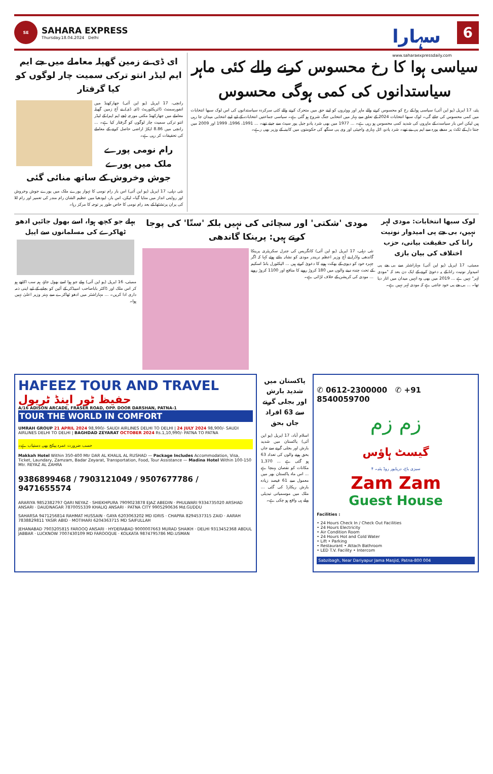SE
SAHARA EXPRESS
Thursday.18.04.2024 Delhi
سہارا
www.saharaexpressdaily.com
6
سیاسی ہوا کا رخ محسوس کرنے والے کئی ماہر سیاستدانوں کی کمی ہوگی محسوس
پٹنہ، 17 اپریل (یو این آئی) سیاسی ہوا کے رخ کو محسوس کرنے والے ماہر اور ووٹروں کو اپنے حق میں متحرک کرنے والے کئی سرکردہ سیاستدانوں کی اس لوک سبھا انتخابات میں کمی محسوس کی جائے گی۔ لوک سبھا انتخابات 2024 کے تعلق سے بہار میں انتخابی جنگ شروع ہو گئی ہے۔ سیاسی جماعتیں انتخابات کے لیے اپنے انتخابی میدان جا رہی ہیں لیکن اس بار سیاست کے ماہروں کی شدید کمی محسوس ہو رہی ہے۔ ... 1977 میں بھی شرد یادو جبل پور سیٹ سے جیتے تھے۔ ... 1991، 1996، 1999 اور 2009 میں جنتا دل کے ٹکٹ پر مدھے پورہ سے ایم پی بنے تھے۔ شرد یادو، اٹل بہاری واجپئی اور وی پی سنگھ کی حکومتوں میں کابینہ کے وزیر بھی رہے۔
ای ڈی نے زمین گھپلہ معاملے میں جے ایم ایم لیڈر انتو ترکی سمیت چار لوگوں کو کیا گرفتار
رانچی، 17 اپریل (یو این آئی) جھارکھنڈ میں انفورسمنٹ ڈائریکٹوریٹ (ای ڈی) نے آج زمین گھپلہ معاملے میں جھارکھنڈ مکتی مورچہ (جے ایم ایم) کے لیڈر انتو ترکی سمیت چار لوگوں کو گرفتار کیا ہے۔ ... رانچی میں 8.86 ایکڑ اراضی حاصل کرنے کے معاملے کی تحقیقات کر رہی ہے۔
رام نومی پورے ملک میں پورے جوش وخروش کے ساتھ منائی گئی
نئی دہلی، 17 اپریل (یو این آئی) اس بار رام نومی کا تہوار پورے ملک میں پورے جوش وخروش اور روایتی انداز میں منایا گیا۔ لیکن، اس بار، ایودھیا میں عظیم الشان رام مندر کی تعمیر اور رام للا کی پران پرتشٹھا کے بعد رام نومی کا خاص طور پر توجہ کا مرکز رہا۔
لوک سبھا انتخابات: مودی لہر نہیں، بی جے پی امیدوار نونیت رانا کی حقیقت بیانی، حزب اختلاف کی بیان بازی
ممبئی، 17 اپریل (یو این آئی) مہاراشٹر سے بی جے پی امیدوار نونیت رانا کے یہ دعویٰ کرنے کے ایک دن بعد کہ "مودی لہر" نہیں ہے ... 2019 میں بھی وہ انہیں میدان میں اتار دیا تھا۔ ... بی جے پی خود جانتی ہے کہ مودی لہر نہیں ہے۔
مودی 'شکتی' اور سچائی کی نہیں بلکہ 'ستّا' کی پوجا کرتے ہیں: پرینکا گاندھی
نئی دہلی، 17 اپریل (یو این آئی) کانگریس کی جنرل سکریٹری پرینکا گاندھی واڈرا نے آج وزیر اعظم نریندر مودی کو نشانہ بناتے ہوئے کہا کہ اگر چہرہ خود کو دیوی کے بھکت ہونے کا دعویٰ کرتے ہیں ... الیکٹورل بانڈ اسکیم کے تحت چندہ دینے والوں میں 180 کروڑ روپے کا منافع اور 1100 کروڑ روپے ... مودی کی کرپشن کے خلاف لڑائی ہے۔
پہلے جو کچھ ہوا، اسے بھول جائیں ادھو ٹھاکرے کی مسلمانوں سے اپیل
ممبئی، 16 اپریل (یو این آئی) پہلے جو ہوا اسے بھول جاؤ، ہم سب اکٹھے ہو کر اس ملک اور ڈاکٹر باباصاحب امبیڈکر کے آئین کو بچانے کے لیے اپنی ذمہ داری ادا کریں۔ ... مہاراشٹر میں ادھو ٹھاکرے سے بہتر وزیر اعلیٰ نہیں ہوا۔
HAFEEZ TOUR AND TRAVEL
حفیظ ٹور اینڈ ٹریول
A/16 ADISON ARCADE, FRASER ROAD, OPP. DOOR DARSHAN, PATNA-1
TOUR THE WORLD IN COMFORT
UMRAH GROUP 21 APRIL 2024 98,990/- SAUDI AIRLINES DELHI TO DELHI | 24 JULY 2024 98,900/- SAUDI AIRLINES DELHI TO DELHI | BAGHDAD ZEYARAT OCTOBER 2024 Rs.1,10,990/- PATNA TO PATNA
حسب ضرورت عمرہ پیکج بھی دستیاب ہے۔
Makkah Hotel Within 350-400 Mtr DAR AL KHALIL AL RUSHAD — Package Includes Accommodation, Visa, Ticket, Laundary, Zamzam, Badar Zeyarat, Transportation, Food, Tour Assistance — Madina Hotel Within 100-150 Mtr. REYAZ AL ZAHRA
9386899468 / 7903121049 / 9507677786 / 9471655574
ARARIYA 9852382797 QARI NEYAZ · SHIEKHPURA 7909023878 EJAZ ABEDIN · PHULWARI 9334735020 ARSHAD ANSARI · DAUDNAGAR 7870055339 KHALIQ ANSARI · PATNA CITY 9905290636 Md.GUDDU
SAHARSA 9471256814 RAHMAT HUSSAIN · GAYA 6203063202 MD IDRIS · CHAPRA 8294537315 ZAID · AARAH 7838829811 YASIR ABID · MOTIHARI 6204363715 MD SAIFULLAH
JEHANABAD 7903205815 FAROOQ ANSARI · HYDERABAD 9000007663 MURAD SHAIKH · DELHI 9313452368 ABDUL JABBAR · LUCKNOW 7007430109 MD FAROOQUE · KOLKATA 9874795786 MD.USMAN
پاکستان میں شدید بارش اور بجلی گرنے سے 63 افراد جاں بحق
اسلام آباد، 17 اپریل (یو این آئی) پاکستان میں شدید بارش اور بجلی گرنے سے جاں بحق ہونے والوں کی تعداد 63 ہو گئی ہے ... 1,370 مکانات کو نقصان پہنچا ہے ... اس ماہ پاکستان بھر میں معمول سے 61 فیصد زیادہ بارش ریکارڈ کی گئی ... ملک میں موسمیاتی تبدیلی پہلے ہی واقع ہو چکی ہے۔
✆ 0612-2300000 ✆ +91 8540059700
زم زم
گیسٹ ہاؤس
سبزی باغ، دریاپور روڈ پٹنہ۔ ۴
Zam Zam
Guest House
Facilities :
• 24 Hours Check In / Check Out Facilities
• 24 Hours Electricity
• Air Condition Room
• 24 Hours Hot and Cold Water
• Lift • Parking
• Restaurant • Attach Bathroom
• LED T.V. Facility • Intercom
Sabzibagh, Near Dariyapur Jama Masjid, Patna-800 004